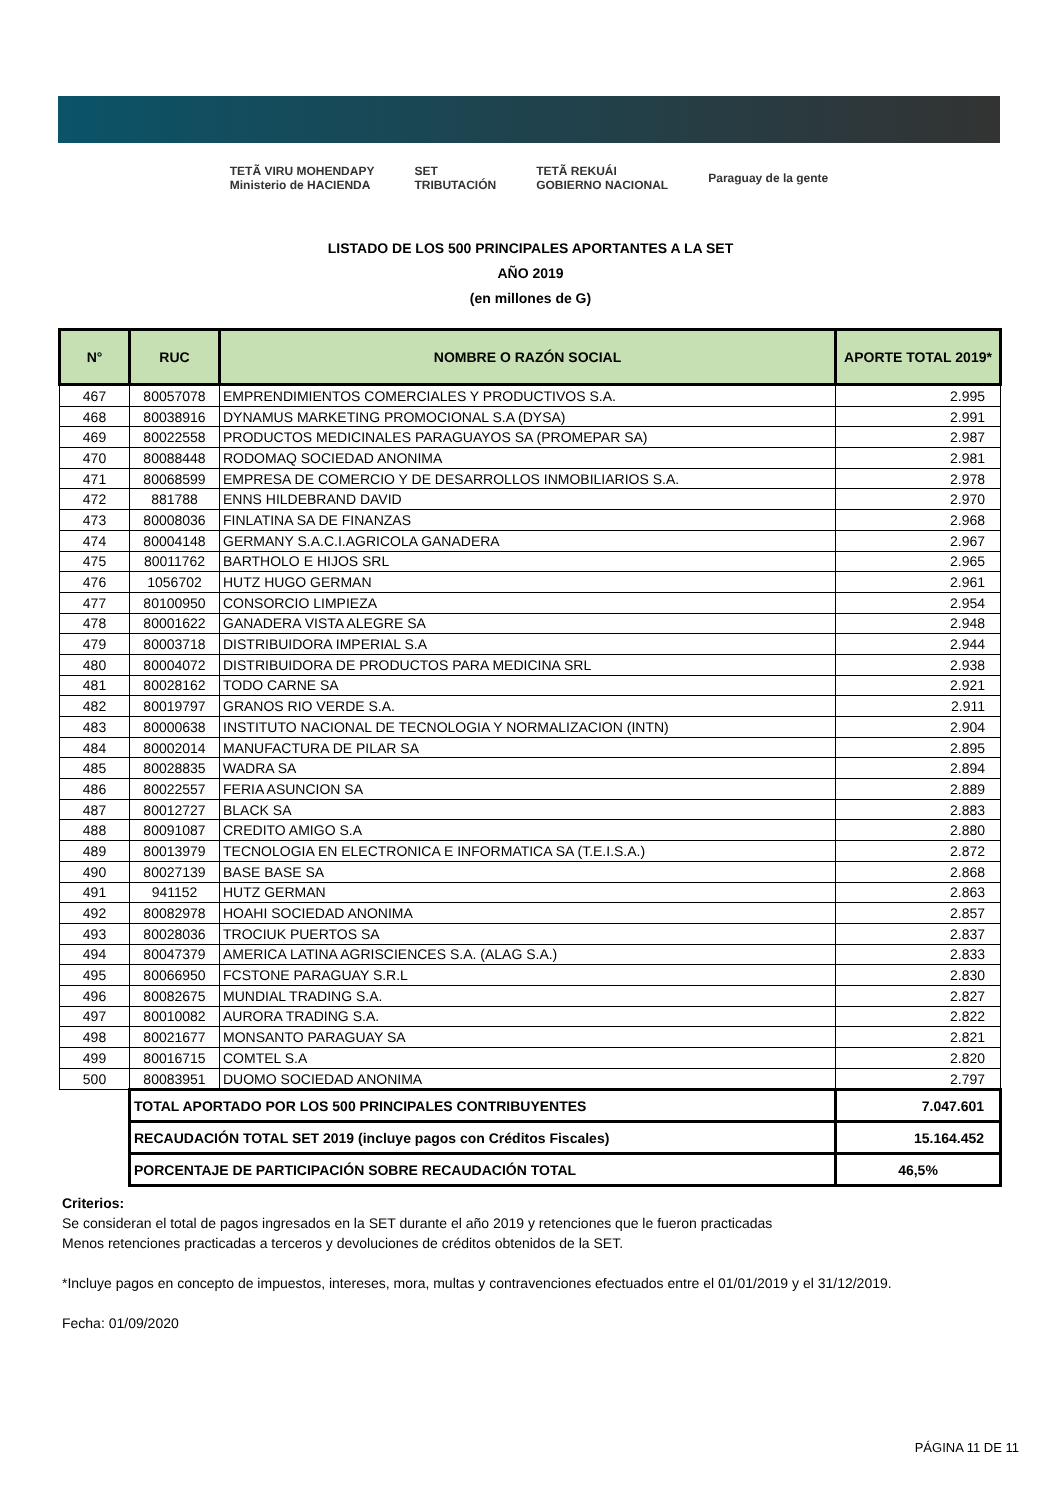TETÃ VIRU MOHENDAPY
Ministerio de HACIENDA SET
TRIBUTACIÓN TETÃ REKUÁI
GOBIERNO NACIONAL Paraguay de la gente
LISTADO DE LOS 500 PRINCIPALES APORTANTES A LA SET
AÑO 2019
(en millones de G)
| N° | RUC | NOMBRE O RAZÓN SOCIAL | APORTE TOTAL 2019* |
| --- | --- | --- | --- |
| 467 | 80057078 | EMPRENDIMIENTOS COMERCIALES Y PRODUCTIVOS S.A. | 2.995 |
| 468 | 80038916 | DYNAMUS MARKETING PROMOCIONAL S.A (DYSA) | 2.991 |
| 469 | 80022558 | PRODUCTOS MEDICINALES PARAGUAYOS SA (PROMEPAR SA) | 2.987 |
| 470 | 80088448 | RODOMAQ SOCIEDAD ANONIMA | 2.981 |
| 471 | 80068599 | EMPRESA DE COMERCIO Y DE DESARROLLOS INMOBILIARIOS S.A. | 2.978 |
| 472 | 881788 | ENNS HILDEBRAND DAVID | 2.970 |
| 473 | 80008036 | FINLATINA SA DE FINANZAS | 2.968 |
| 474 | 80004148 | GERMANY S.A.C.I.AGRICOLA GANADERA | 2.967 |
| 475 | 80011762 | BARTHOLO E HIJOS SRL | 2.965 |
| 476 | 1056702 | HUTZ HUGO GERMAN | 2.961 |
| 477 | 80100950 | CONSORCIO LIMPIEZA | 2.954 |
| 478 | 80001622 | GANADERA VISTA ALEGRE SA | 2.948 |
| 479 | 80003718 | DISTRIBUIDORA IMPERIAL S.A | 2.944 |
| 480 | 80004072 | DISTRIBUIDORA DE PRODUCTOS PARA MEDICINA SRL | 2.938 |
| 481 | 80028162 | TODO CARNE SA | 2.921 |
| 482 | 80019797 | GRANOS RIO VERDE S.A. | 2.911 |
| 483 | 80000638 | INSTITUTO NACIONAL DE TECNOLOGIA Y NORMALIZACION (INTN) | 2.904 |
| 484 | 80002014 | MANUFACTURA DE PILAR SA | 2.895 |
| 485 | 80028835 | WADRA SA | 2.894 |
| 486 | 80022557 | FERIA ASUNCION SA | 2.889 |
| 487 | 80012727 | BLACK SA | 2.883 |
| 488 | 80091087 | CREDITO AMIGO S.A | 2.880 |
| 489 | 80013979 | TECNOLOGIA EN ELECTRONICA E INFORMATICA SA (T.E.I.S.A.) | 2.872 |
| 490 | 80027139 | BASE BASE SA | 2.868 |
| 491 | 941152 | HUTZ GERMAN | 2.863 |
| 492 | 80082978 | HOAHI SOCIEDAD ANONIMA | 2.857 |
| 493 | 80028036 | TROCIUK PUERTOS SA | 2.837 |
| 494 | 80047379 | AMERICA LATINA AGRISCIENCES S.A. (ALAG S.A.) | 2.833 |
| 495 | 80066950 | FCSTONE PARAGUAY S.R.L | 2.830 |
| 496 | 80082675 | MUNDIAL TRADING S.A. | 2.827 |
| 497 | 80010082 | AURORA TRADING S.A. | 2.822 |
| 498 | 80021677 | MONSANTO PARAGUAY SA | 2.821 |
| 499 | 80016715 | COMTEL S.A | 2.820 |
| 500 | 80083951 | DUOMO SOCIEDAD ANONIMA | 2.797 |
| | TOTAL APORTADO POR LOS 500 PRINCIPALES CONTRIBUYENTES | | 7.047.601 |
| | RECAUDACIÓN TOTAL SET 2019 (incluye pagos con Créditos Fiscales) | | 15.164.452 |
| | PORCENTAJE DE PARTICIPACIÓN SOBRE RECAUDACIÓN TOTAL | | 46,5% |
Criterios:
Se consideran el total de pagos ingresados en la SET durante el año 2019 y retenciones que le fueron practicadas
Menos retenciones practicadas a terceros y devoluciones de créditos obtenidos de la SET.
*Incluye pagos en concepto de impuestos, intereses, mora, multas y contravenciones efectuados entre el 01/01/2019 y el 31/12/2019.
Fecha: 01/09/2020
PÁGINA 11 DE 11